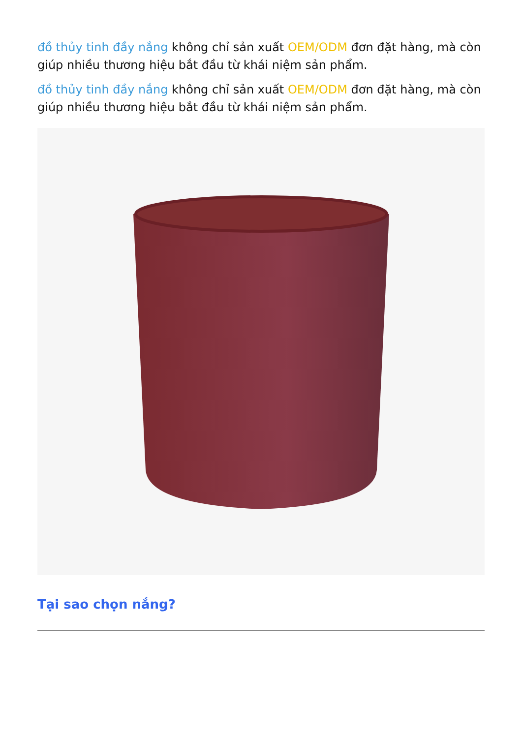đồ thủy tinh đầy nắng không chỉ sản xuất OEM/ODM đơn đặt hàng, mà còn giúp nhiều thương hiệu bắt đầu từ khái niệm sản phẩm.
đồ thủy tinh đầy nắng không chỉ sản xuất OEM/ODM đơn đặt hàng, mà còn giúp nhiều thương hiệu bắt đầu từ khái niệm sản phẩm.
Tại sao chọn nắng?